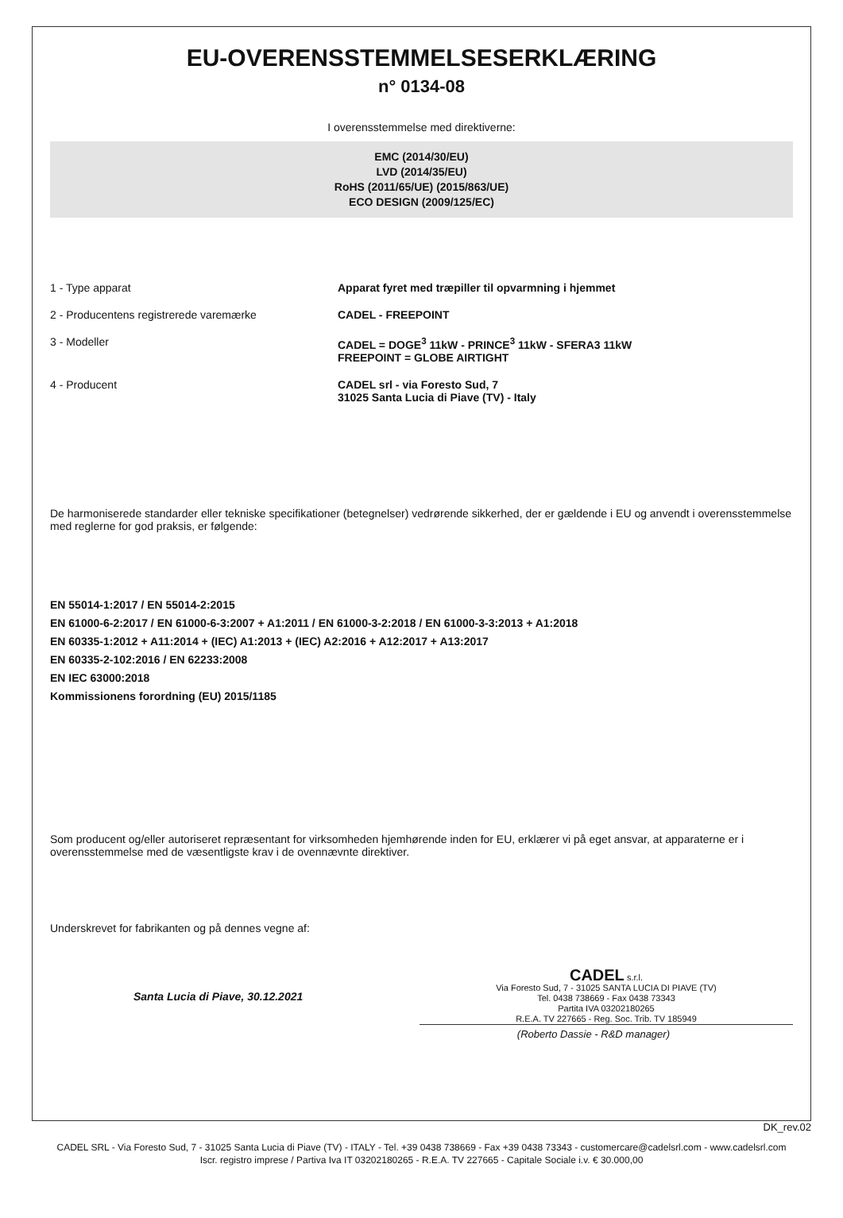EU-OVERENSSTEMMELSESERKLÆRING
n° 0134-08
I overensstemmelse med direktiverne:
EMC (2014/30/EU)
LVD (2014/35/EU)
RoHS (2011/65/UE) (2015/863/UE)
ECO DESIGN (2009/125/EC)
1 - Type apparat Apparat fyret med træpiller til opvarmning i hjemmet
2 - Producentens registrerede varemærke CADEL - FREEPOINT
3 - Modeller CADEL = DOGE<sup>3</sup> 11kW - PRINCE<sup>3</sup> 11kW - SFERA3 11kW
FREEPOINT = GLOBE AIRTIGHT
4 - Producent CADEL srl - via Foresto Sud, 7
31025 Santa Lucia di Piave (TV) - Italy
De harmoniserede standarder eller tekniske specifikationer (betegnelser) vedrørende sikkerhed, der er gældende i EU og anvendt i overensstemmelse med reglerne for god praksis, er følgende:
EN 55014-1:2017 / EN 55014-2:2015
EN 61000-6-2:2017 / EN 61000-6-3:2007 + A1:2011 / EN 61000-3-2:2018 / EN 61000-3-3:2013 + A1:2018
EN 60335-1:2012 + A11:2014 + (IEC) A1:2013 + (IEC) A2:2016 + A12:2017 + A13:2017
EN 60335-2-102:2016 / EN 62233:2008
EN IEC 63000:2018
Kommissionens forordning (EU) 2015/1185
Som producent og/eller autoriseret repræsentant for virksomheden hjemhørende inden for EU, erklærer vi på eget ansvar, at apparaterne er i overensstemmelse med de væsentligste krav i de ovennævnte direktiver.
Underskrevet for fabrikanten og på dennes vegne af:
Santa Lucia di Piave, 30.12.2021
CADEL s.r.l.
Via Foresto Sud, 7 - 31025 SANTA LUCIA DI PIAVE (TV)
Tel. 0438 738669 - Fax 0438 73343
Partita IVA 03202180265
R.E.A. TV 227665 - Reg. Soc. Trib. TV 185949
(Roberto Dassie - R&D manager)
DK_rev.02
CADEL SRL - Via Foresto Sud, 7 - 31025 Santa Lucia di Piave (TV) - ITALY - Tel. +39 0438 738669 - Fax +39 0438 73343 - customercare@cadelsrl.com - www.cadelsrl.com
Iscr. registro imprese / Partiva Iva IT 03202180265 - R.E.A. TV 227665 - Capitale Sociale i.v. € 30.000,00